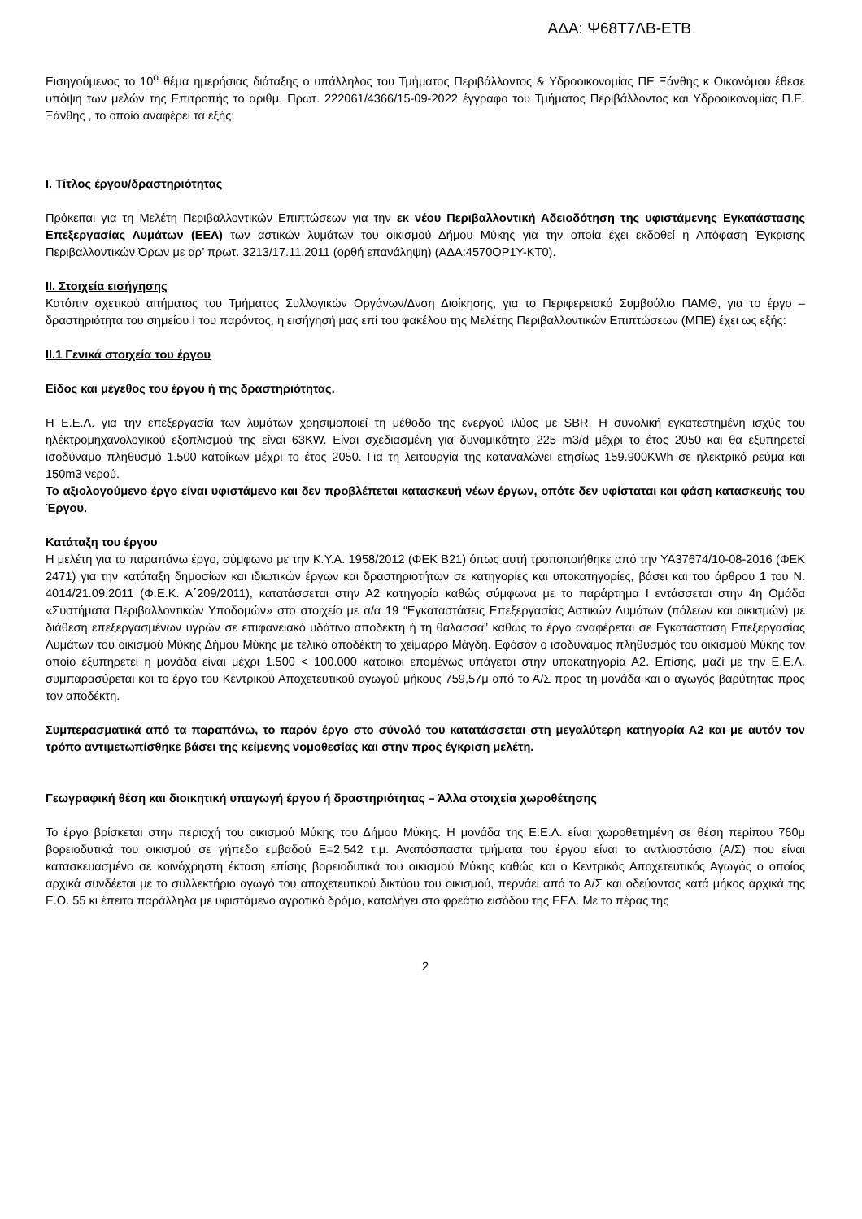ΑΔΑ: Ψ68Τ7ΛΒ-ΕΤΒ
Εισηγούμενος το 10<sup>ο</sup> θέμα ημερήσιας διάταξης ο υπάλληλος του Τμήματος Περιβάλλοντος & Υδροοικονομίας ΠΕ Ξάνθης κ Οικονόμου έθεσε υπόψη των μελών της Επιτροπής το αριθμ. Πρωτ. 222061/4366/15-09-2022 έγγραφο του Τμήματος Περιβάλλοντος και Υδροοικονομίας Π.Ε. Ξάνθης , το οποίο αναφέρει τα εξής:
I. Τίτλος έργου/δραστηριότητας
Πρόκειται για τη Μελέτη Περιβαλλοντικών Επιπτώσεων για την εκ νέου Περιβαλλοντική Αδειοδότηση της υφιστάμενης Εγκατάστασης Επεξεργασίας Λυμάτων (ΕΕΛ) των αστικών λυμάτων του οικισμού Δήμου Μύκης για την οποία έχει εκδοθεί η Απόφαση Έγκρισης Περιβαλλοντικών Όρων με αρ’ πρωτ. 3213/17.11.2011 (ορθή επανάληψη) (ΑΔΑ:4570ΟΡ1Υ-ΚΤ0).
II. Στοιχεία εισήγησης
Κατόπιν σχετικού αιτήματος του Τμήματος Συλλογικών Οργάνων/Δνση Διοίκησης, για το Περιφερειακό Συμβούλιο ΠΑΜΘ, για το έργο – δραστηριότητα του σημείου Ι του παρόντος, η εισήγησή μας επί του φακέλου της Μελέτης Περιβαλλοντικών Επιπτώσεων (ΜΠΕ) έχει ως εξής:
II.1 Γενικά στοιχεία του έργου
Είδος και μέγεθος του έργου ή της δραστηριότητας.
Η Ε.Ε.Λ. για την επεξεργασία των λυμάτων χρησιμοποιεί τη μέθοδο της ενεργού ιλύος με SBR. Η συνολική εγκατεστημένη ισχύς του ηλέκτρομηχανολογικού εξοπλισμού της είναι 63KW. Είναι σχεδιασμένη για δυναμικότητα 225 m3/d μέχρι το έτος 2050 και θα εξυπηρετεί ισοδύναμο πληθυσμό 1.500 κατοίκων μέχρι το έτος 2050. Για τη λειτουργία της καταναλώνει ετησίως 159.900KWh σε ηλεκτρικό ρεύμα και 150m3 νερού.
Το αξιολογούμενο έργο είναι υφιστάμενο και δεν προβλέπεται κατασκευή νέων έργων, οπότε δεν υφίσταται και φάση κατασκευής του Έργου.
Κατάταξη του έργου
Η μελέτη για το παραπάνω έργο, σύμφωνα με την Κ.Υ.Α. 1958/2012 (ΦΕΚ Β21) όπως αυτή τροποποιήθηκε από την ΥΑ37674/10-08-2016 (ΦΕΚ 2471) για την κατάταξη δημοσίων και ιδιωτικών έργων και δραστηριοτήτων σε κατηγορίες και υποκατηγορίες, βάσει και του άρθρου 1 του Ν. 4014/21.09.2011 (Φ.Ε.Κ. Α΄209/2011), κατατάσσεται στην Α2 κατηγορία καθώς σύμφωνα με το παράρτημα Ι εντάσσεται στην 4η Ομάδα «Συστήματα Περιβαλλοντικών Υποδομών» στο στοιχείο με α/α 19 “Εγκαταστάσεις Επεξεργασίας Αστικών Λυμάτων (πόλεων και οικισμών) με διάθεση επεξεργασμένων υγρών σε επιφανειακό υδάτινο αποδέκτη ή τη θάλασσα” καθώς το έργο αναφέρεται σε Εγκατάσταση Επεξεργασίας Λυμάτων του οικισμού Μύκης Δήμου Μύκης με τελικό αποδέκτη το χείμαρρο Μάγδη. Εφόσον ο ισοδύναμος πληθυσμός του οικισμού Μύκης τον οποίο εξυπηρετεί η μονάδα είναι μέχρι 1.500 < 100.000 κάτοικοι επομένως υπάγεται στην υποκατηγορία Α2. Επίσης, μαζί με την Ε.Ε.Λ. συμπαρασύρεται και το έργο του Κεντρικού Αποχετευτικού αγωγού μήκους 759,57μ από το Α/Σ προς τη μονάδα και ο αγωγός βαρύτητας προς τον αποδέκτη.
Συμπερασματικά από τα παραπάνω, το παρόν έργο στο σύνολό του κατατάσσεται στη μεγαλύτερη κατηγορία Α2 και με αυτόν τον τρόπο αντιμετωπίσθηκε βάσει της κείμενης νομοθεσίας και στην προς έγκριση μελέτη.
Γεωγραφική θέση και διοικητική υπαγωγή έργου ή δραστηριότητας – Άλλα στοιχεία χωροθέτησης
Το έργο βρίσκεται στην περιοχή του οικισμού Μύκης του Δήμου Μύκης. Η μονάδα της Ε.Ε.Λ. είναι χωροθετημένη σε θέση περίπου 760μ βορειοδυτικά του οικισμού σε γήπεδο εμβαδού Ε=2.542 τ.μ. Αναπόσπαστα τμήματα του έργου είναι το αντλιοστάσιο (Α/Σ) που είναι κατασκευασμένο σε κοινόχρηστη έκταση επίσης βορειοδυτικά του οικισμού Μύκης καθώς και ο Κεντρικός Αποχετευτικός Αγωγός ο οποίος αρχικά συνδέεται με το συλλεκτήριο αγωγό του αποχετευτικού δικτύου του οικισμού, περνάει από το Α/Σ και οδεύοντας κατά μήκος αρχικά της Ε.Ο. 55 κι έπειτα παράλληλα με υφιστάμενο αγροτικό δρόμο, καταλήγει στο φρεάτιο εισόδου της ΕΕΛ. Με το πέρας της
2